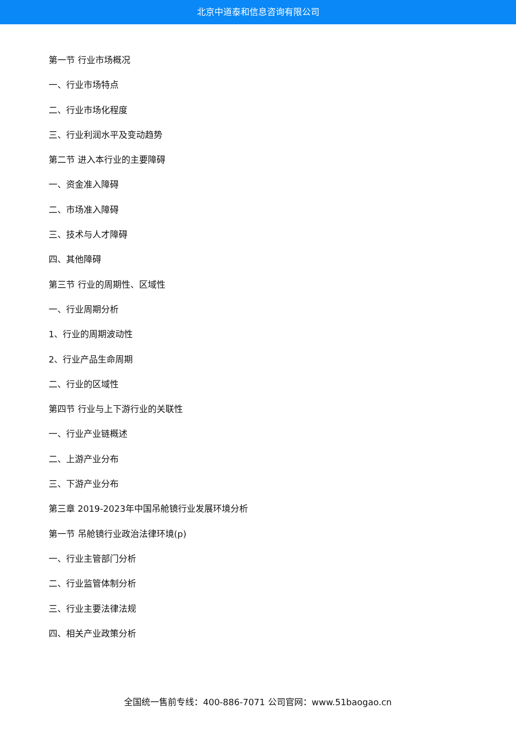北京中道泰和信息咨询有限公司
第一节 行业市场概况
一、行业市场特点
二、行业市场化程度
三、行业利润水平及变动趋势
第二节 进入本行业的主要障碍
一、资金准入障碍
二、市场准入障碍
三、技术与人才障碍
四、其他障碍
第三节 行业的周期性、区域性
一、行业周期分析
1、行业的周期波动性
2、行业产品生命周期
二、行业的区域性
第四节 行业与上下游行业的关联性
一、行业产业链概述
二、上游产业分布
三、下游产业分布
第三章 2019-2023年中国吊舱镜行业发展环境分析
第一节 吊舱镜行业政治法律环境(p)
一、行业主管部门分析
二、行业监管体制分析
三、行业主要法律法规
四、相关产业政策分析
全国统一售前专线：400-886-7071 公司官网：www.51baogao.cn